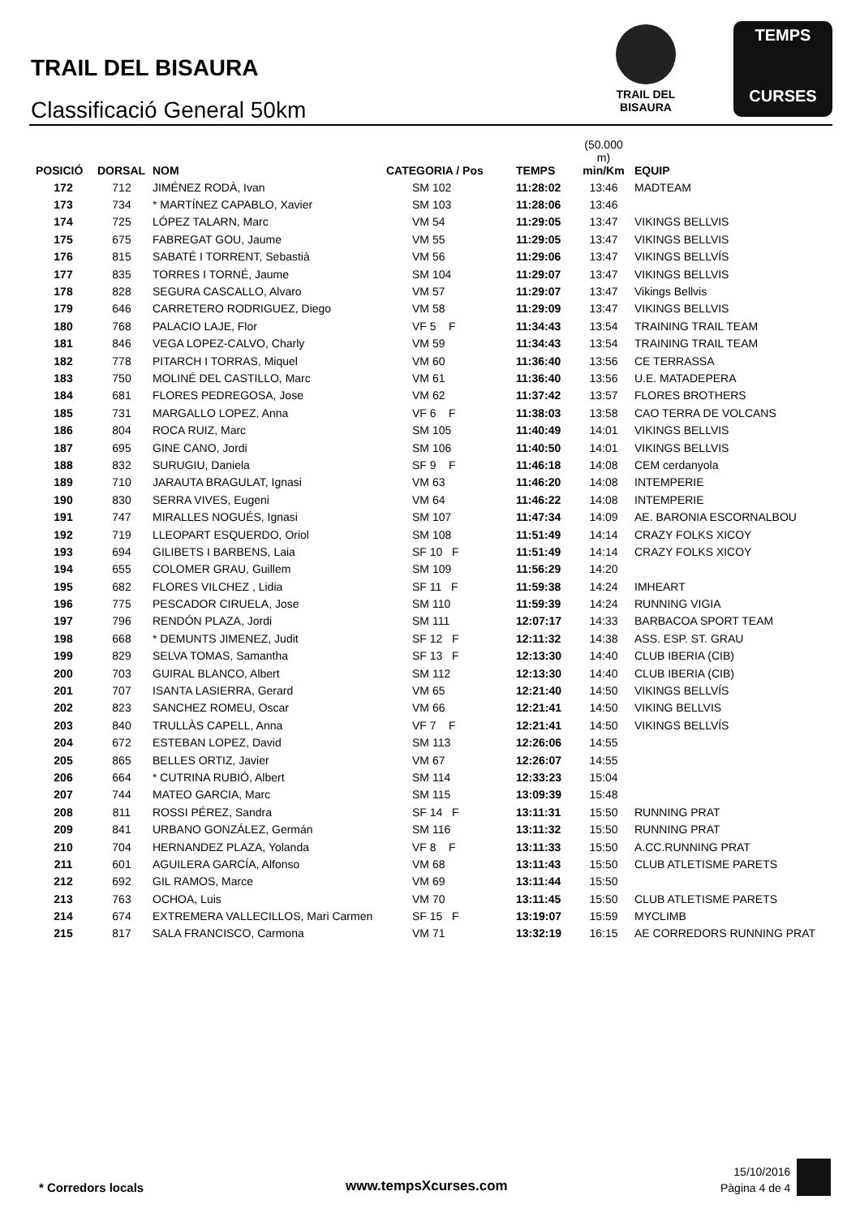TRAIL DEL BISAURA
Classificació General 50km
TRAIL DEL BISAURA
TEMPS
CURSES
| POSICIÓ | DORSAL | NOM | CATEGORIA / Pos | TEMPS | (50.000 m) min/Km | EQUIP |
| --- | --- | --- | --- | --- | --- | --- |
| 172 | 712 | JIMÉNEZ RODÀ, Ivan | SM 102 | 11:28:02 | 13:46 | MADTEAM |
| 173 | 734 | * MARTÍNEZ CAPABLO, Xavier | SM 103 | 11:28:06 | 13:46 | |
| 174 | 725 | LÓPEZ TALARN, Marc | VM 54 | 11:29:05 | 13:47 | VIKINGS BELLVIS |
| 175 | 675 | FABREGAT GOU, Jaume | VM 55 | 11:29:05 | 13:47 | VIKINGS BELLVIS |
| 176 | 815 | SABATÉ I TORRENT, Sebastià | VM 56 | 11:29:06 | 13:47 | VIKINGS BELLVÍS |
| 177 | 835 | TORRES I TORNÉ, Jaume | SM 104 | 11:29:07 | 13:47 | VIKINGS BELLVIS |
| 178 | 828 | SEGURA CASCALLO, Alvaro | VM 57 | 11:29:07 | 13:47 | Vikings Bellvis |
| 179 | 646 | CARRETERO RODRIGUEZ, Diego | VM 58 | 11:29:09 | 13:47 | VIKINGS BELLVIS |
| 180 | 768 | PALACIO LAJE, Flor | VF 5 F | 11:34:43 | 13:54 | TRAINING TRAIL TEAM |
| 181 | 846 | VEGA LOPEZ-CALVO, Charly | VM 59 | 11:34:43 | 13:54 | TRAINING TRAIL TEAM |
| 182 | 778 | PITARCH I TORRAS, Miquel | VM 60 | 11:36:40 | 13:56 | CE TERRASSA |
| 183 | 750 | MOLINÉ DEL CASTILLO, Marc | VM 61 | 11:36:40 | 13:56 | U.E. MATADEPERA |
| 184 | 681 | FLORES PEDREGOSA, Jose | VM 62 | 11:37:42 | 13:57 | FLORES BROTHERS |
| 185 | 731 | MARGALLO LOPEZ, Anna | VF 6 F | 11:38:03 | 13:58 | CAO TERRA DE VOLCANS |
| 186 | 804 | ROCA RUIZ, Marc | SM 105 | 11:40:49 | 14:01 | VIKINGS BELLVIS |
| 187 | 695 | GINE CANO, Jordi | SM 106 | 11:40:50 | 14:01 | VIKINGS BELLVIS |
| 188 | 832 | SURUGIU, Daniela | SF 9 F | 11:46:18 | 14:08 | CEM cerdanyola |
| 189 | 710 | JARAUTA BRAGULAT, Ignasi | VM 63 | 11:46:20 | 14:08 | INTEMPERIE |
| 190 | 830 | SERRA VIVES, Eugeni | VM 64 | 11:46:22 | 14:08 | INTEMPERIE |
| 191 | 747 | MIRALLES NOGUÉS, Ignasi | SM 107 | 11:47:34 | 14:09 | AE. BARONIA ESCORNALBOU |
| 192 | 719 | LLEOPART ESQUERDO, Oriol | SM 108 | 11:51:49 | 14:14 | CRAZY FOLKS XICOY |
| 193 | 694 | GILIBETS I BARBENS, Laia | SF 10 F | 11:51:49 | 14:14 | CRAZY FOLKS XICOY |
| 194 | 655 | COLOMER GRAU, Guillem | SM 109 | 11:56:29 | 14:20 | |
| 195 | 682 | FLORES VILCHEZ , Lidia | SF 11 F | 11:59:38 | 14:24 | IMHEART |
| 196 | 775 | PESCADOR CIRUELA, Jose | SM 110 | 11:59:39 | 14:24 | RUNNING VIGIA |
| 197 | 796 | RENDÓN PLAZA, Jordi | SM 111 | 12:07:17 | 14:33 | BARBACOA SPORT TEAM |
| 198 | 668 | * DEMUNTS JIMENEZ, Judit | SF 12 F | 12:11:32 | 14:38 | ASS. ESP. ST. GRAU |
| 199 | 829 | SELVA TOMAS, Samantha | SF 13 F | 12:13:30 | 14:40 | CLUB IBERIA (CIB) |
| 200 | 703 | GUIRAL BLANCO, Albert | SM 112 | 12:13:30 | 14:40 | CLUB IBERIA (CIB) |
| 201 | 707 | ISANTA LASIERRA, Gerard | VM 65 | 12:21:40 | 14:50 | VIKINGS BELLVÍS |
| 202 | 823 | SANCHEZ ROMEU, Oscar | VM 66 | 12:21:41 | 14:50 | VIKING BELLVIS |
| 203 | 840 | TRULLÀS CAPELL, Anna | VF 7 F | 12:21:41 | 14:50 | VIKINGS BELLVÍS |
| 204 | 672 | ESTEBAN LOPEZ, David | SM 113 | 12:26:06 | 14:55 | |
| 205 | 865 | BELLES ORTIZ, Javier | VM 67 | 12:26:07 | 14:55 | |
| 206 | 664 | * CUTRINA RUBIÓ, Albert | SM 114 | 12:33:23 | 15:04 | |
| 207 | 744 | MATEO GARCIA, Marc | SM 115 | 13:09:39 | 15:48 | |
| 208 | 811 | ROSSI PÉREZ, Sandra | SF 14 F | 13:11:31 | 15:50 | RUNNING PRAT |
| 209 | 841 | URBANO GONZÁLEZ, Germán | SM 116 | 13:11:32 | 15:50 | RUNNING PRAT |
| 210 | 704 | HERNANDEZ PLAZA, Yolanda | VF 8 F | 13:11:33 | 15:50 | A.CC.RUNNING PRAT |
| 211 | 601 | AGUILERA GARCÍA, Alfonso | VM 68 | 13:11:43 | 15:50 | CLUB ATLETISME PARETS |
| 212 | 692 | GIL RAMOS, Marce | VM 69 | 13:11:44 | 15:50 | |
| 213 | 763 | OCHOA, Luis | VM 70 | 13:11:45 | 15:50 | CLUB ATLETISME PARETS |
| 214 | 674 | EXTREMERA VALLECILLOS, Mari Carmen | SF 15 F | 13:19:07 | 15:59 | MYCLIMB |
| 215 | 817 | SALA FRANCISCO, Carmona | VM 71 | 13:32:19 | 16:15 | AE CORREDORS RUNNING PRAT |
* Corredors locals www.tempsXcurses.com
15/10/2016
Pàgina 4 de 4